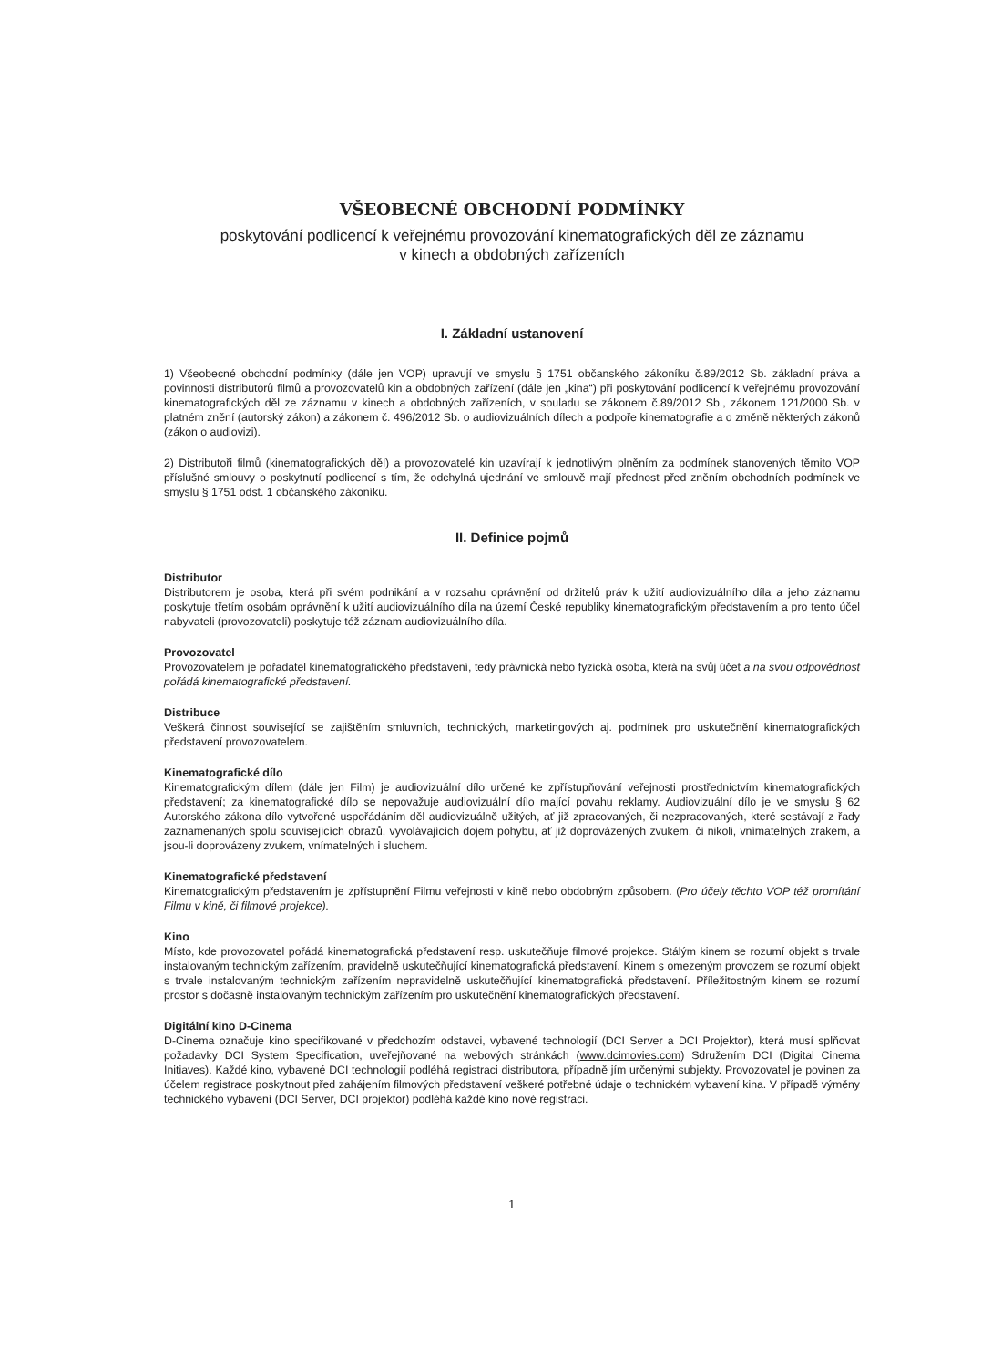VŠEOBECNÉ OBCHODNÍ PODMÍNKY
poskytování podlicencí k veřejnému provozování kinematografických děl ze záznamu
v kinech a obdobných zařízeních
I. Základní ustanovení
1) Všeobecné obchodní podmínky (dále jen VOP) upravují ve smyslu § 1751 občanského zákoníku č.89/2012 Sb. základní práva a povinnosti distributorů filmů a provozovatelů kin a obdobných zařízení (dále jen „kina“) při poskytování podlicencí k veřejnému provozování kinematografických děl ze záznamu v kinech a obdobných zařízeních, v souladu se zákonem č.89/2012 Sb., zákonem 121/2000 Sb. v platném znění (autorský zákon) a zákonem č. 496/2012 Sb. o audiovizuálních dílech a podpoře kinematografie a o změně některých zákonů (zákon o audiovizi).
2) Distributoři filmů (kinematografických děl) a provozovatelé kin uzavírají k jednotlivým plněním za podmínek stanovených těmito VOP příslušné smlouvy o poskytnutí podlicencí s tím, že odchylná ujednání ve smlouvě mají přednost před zněním obchodních podmínek ve smyslu § 1751 odst. 1 občanského zákoníku.
II. Definice pojmů
Distributor
Distributorem je osoba, která při svém podnikání a v rozsahu oprávnění od držitelů práv k užití audiovizuálního díla a jeho záznamu poskytuje třetím osobám oprávnění k užití audiovizuálního díla na území České republiky kinematografickým představením a pro tento účel nabyvateli (provozovateli) poskytuje též záznam audiovizuálního díla.
Provozovatel
Provozovatelem je pořadatel kinematografického představení, tedy právnická nebo fyzická osoba, která na svůj účet a na svou odpovědnost pořádá kinematografické představení.
Distribuce
Veškerá činnost související se zajištěním smluvních, technických, marketingových aj. podmínek pro uskutečnění kinematografických představení provozovatelem.
Kinematografické dílo
Kinematografickým dílem (dále jen Film) je audiovizuální dílo určené ke zpřístupňování veřejnosti prostřednictvím kinematografických představení; za kinematografické dílo se nepovažuje audiovizuální dílo mající povahu reklamy. Audiovizuální dílo je ve smyslu § 62 Autorského zákona dílo vytvořené uspořádáním děl audiovizuálně užitých, ať již zpracovaných, či nezpracovaných, které sestávají z řady zaznamenaných spolu souvisejících obrazů, vyvolávajících dojem pohybu, ať již doprovázených zvukem, či nikoli, vnímatelných zrakem, a jsou-li doprovázeny zvukem, vnímatelných i sluchem.
Kinematografické představení
Kinematografickým představením je zpřístupnění Filmu veřejnosti v kině nebo obdobným způsobem. (Pro účely těchto VOP též promítání Filmu v kině, či filmové projekce).
Kino
Místo, kde provozovatel pořádá kinematografická představení resp. uskutečňuje filmové projekce. Stálým kinem se rozumí objekt s trvale instalovaným technickým zařízením, pravidelně uskutečňující kinematografická představení. Kinem s omezeným provozem se rozumí objekt s trvale instalovaným technickým zařízením nepravidelně uskutečňující kinematografická představení. Příležitostným kinem se rozumí prostor s dočasně instalovaným technickým zařízením pro uskutečnění kinematografických představení.
Digitální kino D-Cinema
D-Cinema označuje kino specifikované v předchozím odstavci, vybavené technologií (DCI Server a DCI Projektor), která musí splňovat požadavky DCI System Specification, uveřejňované na webových stránkách (www.dcimovies.com) Sdružením DCI (Digital Cinema Initiaves). Každé kino, vybavené DCI technologií podléhá registraci distributora, případně jím určenými subjekty. Provozovatel je povinen za účelem registrace poskytnout před zahájením filmových představení veškeré potřebné údaje o technickém vybavení kina. V případě výměny technického vybavení (DCI Server, DCI projektor) podléhá každé kino nové registraci.
1